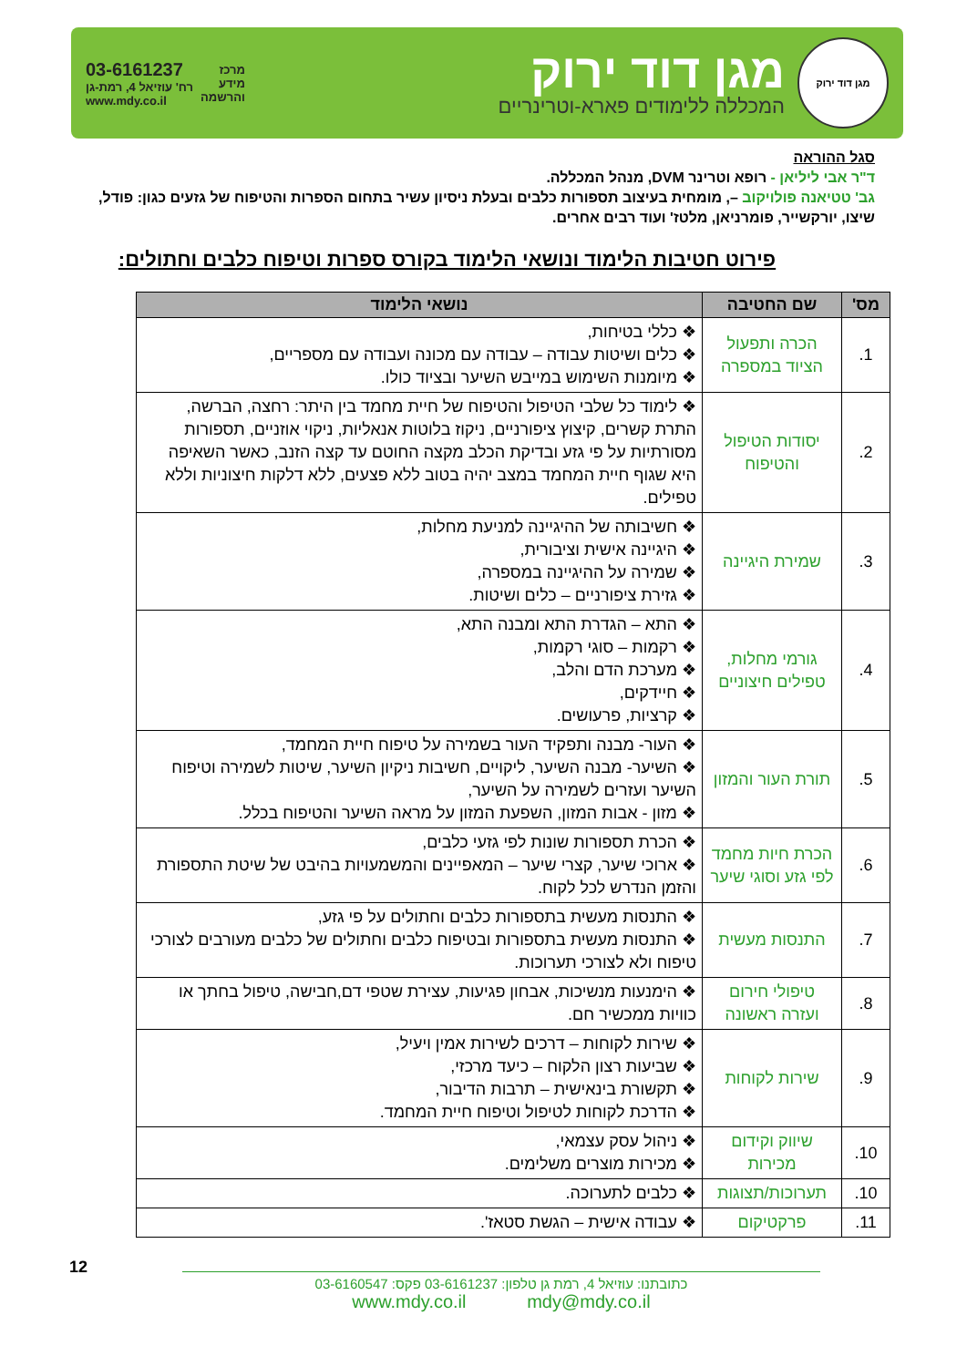מגן דוד ירוק
מגן דוד ירוק
המכללה ללימודים פארא-וטרינריים
מרכז
מידע
והרשמה
03-6161237
רח' עוזיאל 4, רמת-גן
www.mdy.co.il
סגל ההוראה
ד"ר אבי ליליאן - רופא וטרינר DVM, מנהל המכללה.
גב' טטיאנה פולויקוב –, מומחית בעיצוב תספורות כלבים ובעלת ניסיון עשיר בתחום הספרות והטיפוח של גזעים כגון: פודל, שיצו, יורקשייר, פומרניאן, מלטז' ועוד רבים אחרים.
פירוט חטיבות הלימוד ונושאי הלימוד בקורס ספרות וטיפוח כלבים וחתולים:
| מס' | שם החטיבה | נושאי הלימוד |
| --- | --- | --- |
| 1. | הכרה ותפעול הציוד במספרה | ❖ כללי בטיחות, ❖ כלים ושיטות עבודה – עבודה עם מכונה ועבודה עם מספריים, ❖ מיומנות השימוש במייבש השיער ובציוד כולו. |
| 2. | יסודות הטיפול והטיפוח | ❖ לימוד כל שלבי הטיפול והטיפוח של חיית מחמד בין היתר: רחצה, הברשה, התרת קשרים, קיצוץ ציפורניים, ניקוז בלוטות אנאליות, ניקוי אוזניים, תספורות מסורתיות על פי גזע ובדיקת הכלב מקצה החוטם עד קצה הזנב, כאשר השאיפה היא שגוף חיית המחמד במצב יהיה בטוב ללא פצעים, ללא דלקות חיצוניות וללא טפילים. |
| 3. | שמירת היגיינה | ❖ חשיבותה של ההיגיינה למניעת מחלות, ❖ היגיינה אישית וציבורית, ❖ שמירה על ההיגיינה במספרה, ❖ גזירת ציפורניים – כלים ושיטות. |
| 4. | גורמי מחלות, טפילים חיצוניים | ❖ התא – הגדרת התא ומבנה התא, ❖ רקמות – סוגי רקמות, ❖ מערכת הדם והלב, ❖ חיידקים, ❖ קרציות, פרעושים. |
| 5. | תורת העור והמזון | ❖ העור- מבנה ותפקיד העור בשמירה על טיפוח חיית המחמד, ❖ השיער- מבנה השיער, ליקויים, חשיבות ניקיון השיער, שיטות לשמירה וטיפוח השיער ועזרים לשמירה על השיער, ❖ מזון - אבות המזון, השפעת המזון על מראה השיער והטיפוח בכלל. |
| 6. | הכרת חיות מחמד לפי גזע וסוגי שיער | ❖ הכרת תספורות שונות לפי גזעי כלבים, ❖ ארוכי שיער, קצרי שיער – המאפיינים והמשמעויות בהיבט של שיטת התספורת והזמן הנדרש לכל לקוח. |
| 7. | התנסות מעשית | ❖ התנסות מעשית בתספורות כלבים וחתולים על פי גזע, ❖ התנסות מעשית בתספורות ובטיפוח כלבים וחתולים של כלבים מעורבים לצורכי טיפוח ולא לצורכי תערוכות. |
| 8. | טיפולי חירום ועזרה ראשונה | ❖ הימנעות מנשיכות, אבחון פגיעות, עצירת שטפי דם,חבישה, טיפול בחתך או כוויות ממכשיר חם. |
| 9. | שירות לקוחות | ❖ שירות לקוחות – דרכים לשירות אמין ויעיל, ❖ שביעות רצון הלקוח – כיעד מרכזי, ❖ תקשורת בינאישית – תרבות הדיבור, ❖ הדרכת לקוחות לטיפול וטיפוח חיית המחמד. |
| 10. | שיווק וקידום מכירות | ❖ ניהול עסק עצמאי, ❖ מכירות מוצרים משלימים. |
| 10. | תערוכות/תצוגות | ❖ כלבים לתערוכה. |
| 11. | פרקטיקום | ❖ עבודה אישית – הגשת סטאז'. |
12
כתובתנו: עוזיאל 4, רמת גן טלפון: 03-6161237 פקס: 03-6160547
www.mdy.co.il mdy@mdy.co.il